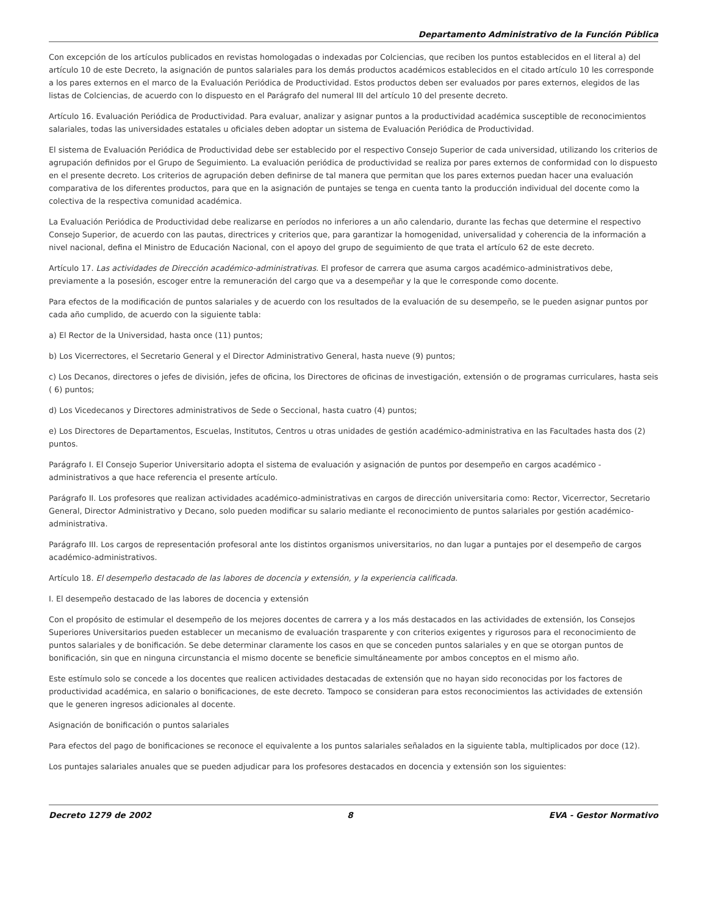Departamento Administrativo de la Función Pública
Con excepción de los artículos publicados en revistas homologadas o indexadas por Colciencias, que reciben los puntos establecidos en el literal a) del artículo 10 de este Decreto, la asignación de puntos salariales para los demás productos académicos establecidos en el citado artículo 10 les corresponde a los pares externos en el marco de la Evaluación Periódica de Productividad. Estos productos deben ser evaluados por pares externos, elegidos de las listas de Colciencias, de acuerdo con lo dispuesto en el Parágrafo del numeral III del artículo 10 del presente decreto.
Artículo 16. Evaluación Periódica de Productividad. Para evaluar, analizar y asignar puntos a la productividad académica susceptible de reconocimientos salariales, todas las universidades estatales u oficiales deben adoptar un sistema de Evaluación Periódica de Productividad.
El sistema de Evaluación Periódica de Productividad debe ser establecido por el respectivo Consejo Superior de cada universidad, utilizando los criterios de agrupación definidos por el Grupo de Seguimiento. La evaluación periódica de productividad se realiza por pares externos de conformidad con lo dispuesto en el presente decreto. Los criterios de agrupación deben definirse de tal manera que permitan que los pares externos puedan hacer una evaluación comparativa de los diferentes productos, para que en la asignación de puntajes se tenga en cuenta tanto la producción individual del docente como la colectiva de la respectiva comunidad académica.
La Evaluación Periódica de Productividad debe realizarse en períodos no inferiores a un año calendario, durante las fechas que determine el respectivo Consejo Superior, de acuerdo con las pautas, directrices y criterios que, para garantizar la homogenidad, universalidad y coherencia de la información a nivel nacional, defina el Ministro de Educación Nacional, con el apoyo del grupo de seguimiento de que trata el artículo 62 de este decreto.
Artículo 17. Las actividades de Dirección académico-administrativas. El profesor de carrera que asuma cargos académico-administrativos debe, previamente a la posesión, escoger entre la remuneración del cargo que va a desempeñar y la que le corresponde como docente.
Para efectos de la modificación de puntos salariales y de acuerdo con los resultados de la evaluación de su desempeño, se le pueden asignar puntos por cada año cumplido, de acuerdo con la siguiente tabla:
a) El Rector de la Universidad, hasta once (11) puntos;
b) Los Vicerrectores, el Secretario General y el Director Administrativo General, hasta nueve (9) puntos;
c) Los Decanos, directores o jefes de división, jefes de oficina, los Directores de oficinas de investigación, extensión o de programas curriculares, hasta seis ( 6) puntos;
d) Los Vicedecanos y Directores administrativos de Sede o Seccional, hasta cuatro (4) puntos;
e) Los Directores de Departamentos, Escuelas, Institutos, Centros u otras unidades de gestión académico-administrativa en las Facultades hasta dos (2) puntos.
Parágrafo I. El Consejo Superior Universitario adopta el sistema de evaluación y asignación de puntos por desempeño en cargos académico - administrativos a que hace referencia el presente artículo.
Parágrafo II. Los profesores que realizan actividades académico-administrativas en cargos de dirección universitaria como: Rector, Vicerrector, Secretario General, Director Administrativo y Decano, solo pueden modificar su salario mediante el reconocimiento de puntos salariales por gestión académico-administrativa.
Parágrafo III. Los cargos de representación profesoral ante los distintos organismos universitarios, no dan lugar a puntajes por el desempeño de cargos académico-administrativos.
Artículo 18. El desempeño destacado de las labores de docencia y extensión, y la experiencia calificada.
I. El desempeño destacado de las labores de docencia y extensión
Con el propósito de estimular el desempeño de los mejores docentes de carrera y a los más destacados en las actividades de extensión, los Consejos Superiores Universitarios pueden establecer un mecanismo de evaluación trasparente y con criterios exigentes y rigurosos para el reconocimiento de puntos salariales y de bonificación. Se debe determinar claramente los casos en que se conceden puntos salariales y en que se otorgan puntos de bonificación, sin que en ninguna circunstancia el mismo docente se beneficie simultáneamente por ambos conceptos en el mismo año.
Este estímulo solo se concede a los docentes que realicen actividades destacadas de extensión que no hayan sido reconocidas por los factores de productividad académica, en salario o bonificaciones, de este decreto. Tampoco se consideran para estos reconocimientos las actividades de extensión que le generen ingresos adicionales al docente.
Asignación de bonificación o puntos salariales
Para efectos del pago de bonificaciones se reconoce el equivalente a los puntos salariales señalados en la siguiente tabla, multiplicados por doce (12).
Los puntajes salariales anuales que se pueden adjudicar para los profesores destacados en docencia y extensión son los siguientes:
Decreto 1279 de 2002 8 EVA - Gestor Normativo